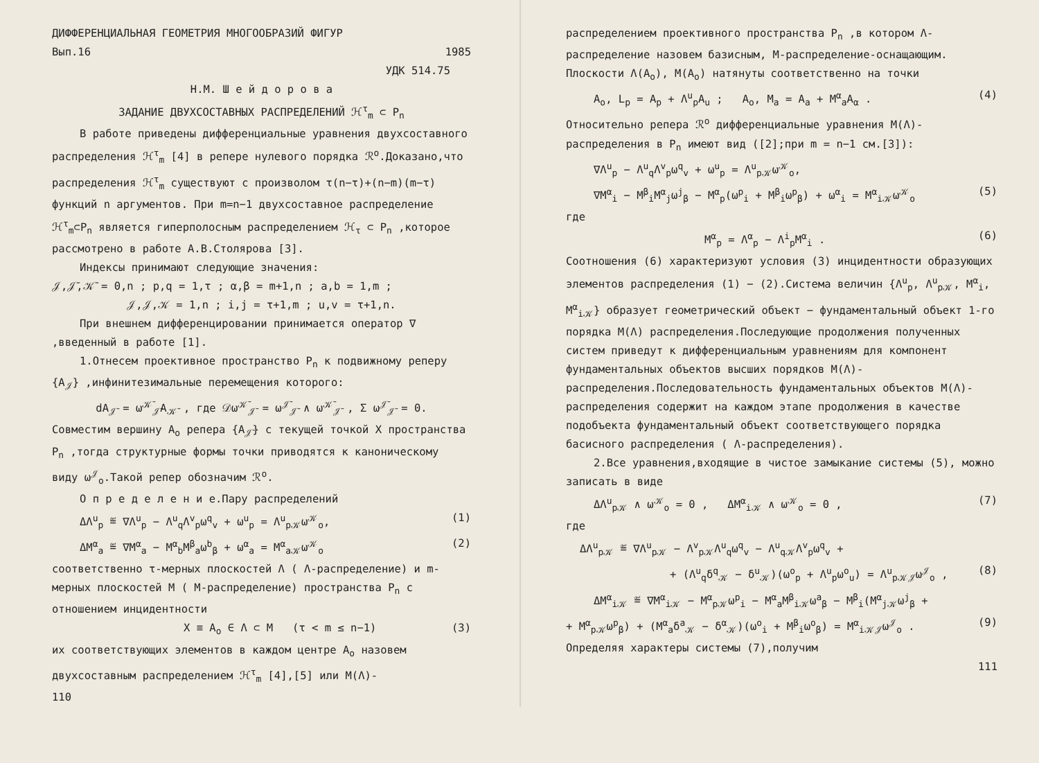ДИФФЕРЕНЦИАЛЬНАЯ ГЕОМЕТРИЯ МНОГООБРАЗИЙ ФИГУР
Вып.16 1985
УДК 514.75
Н.М. Ш е й д о р о в а
ЗАДАНИЕ ДВУХСОСТАВНЫХ РАСПРЕДЕЛЕНИЙ ℋ<sup>τ</sup><sub>m</sub> ⊂ P<sub>n</sub>
В работе приведены дифференциальные уравнения двухсоставного распределения ℋ<sup>τ</sup><sub>m</sub> [4] в репере нулевого порядка ℛ<sup>o</sup>.Доказано,что распределения ℋ<sup>τ</sup><sub>m</sub> существуют с произволом τ(n−τ)+(n−m)(m−τ) функций n аргументов. При m=n−1 двухсоставное распределение ℋ<sup>τ</sup><sub>m</sub>⊂P<sub>n</sub> является гиперполосным распределением ℋ<sub>τ</sub> ⊂ P<sub>n</sub> ,которое рассмотрено в работе А.В.Столярова [3].
Индексы принимают следующие значения:
𝒥,𝒥̄,𝒦̄ = 0,n ; p,q = 1,τ ; α,β = m+1,n ; a,b = 1,m ;
𝒥,𝒥,𝒦 = 1,n ; i,j = τ+1,m ; u,v = τ+1,n.
При внешнем дифференцировании принимается оператор ∇ ,введенный в работе [1].
1.Отнесем проективное пространство P<sub>n</sub> к подвижному реперу {A<sub>𝒥</sub>} ,инфинитезимальные перемещения которого:
dA<sub>𝒥̄</sub> = ω<sup>𝒦̄</sup><sub>𝒥̄</sub>A<sub>𝒦̄</sub> , где 𝒟ω<sup>𝒦̄</sup><sub>𝒥̄</sub> = ω<sup>𝒥̄</sup><sub>𝒥̄</sub> ∧ ω<sup>𝒦̄</sup><sub>𝒥̄</sub> , Σ ω<sup>𝒥̄</sup><sub>𝒥̄</sub> = 0.
Совместим вершину A<sub>o</sub> репера {A<sub>𝒥̄</sub>} с текущей точкой X пространства P<sub>n</sub> ,тогда структурные формы точки приводятся к каноническому виду ω<sup>𝒥</sup><sub>o</sub>.Такой репер обозначим ℛ<sup>o</sup>.
О п р е д е л е н и е.Пару распределений
ΔΛ<sup>u</sup><sub>p</sub> ≝ ∇Λ<sup>u</sup><sub>p</sub> − Λ<sup>u</sup><sub>q</sub>Λ<sup>v</sup><sub>p</sub>ω<sup>q</sup><sub>v</sub> + ω<sup>u</sup><sub>p</sub> = Λ<sup>u</sup><sub>p𝒦</sub>ω<sup>𝒦</sup><sub>o</sub>, (1)
ΔM<sup>α</sup><sub>a</sub> ≝ ∇M<sup>α</sup><sub>a</sub> − M<sup>α</sup><sub>b</sub>M<sup>β</sup><sub>a</sub>ω<sup>b</sup><sub>β</sub> + ω<sup>α</sup><sub>a</sub> = M<sup>α</sup><sub>a𝒦</sub>ω<sup>𝒦</sup><sub>o</sub> (2)
соответственно τ-мерных плоскостей Λ ( Λ-распределение) и m-мерных плоскостей M ( M-распределение) пространства P<sub>n</sub> с отношением инцидентности
X ≡ A<sub>o</sub> ∈ Λ ⊂ M (τ < m ≤ n−1) (3)
их соответствующих элементов в каждом центре A<sub>o</sub> назовем двухсоставным распределением ℋ<sup>τ</sup><sub>m</sub> [4],[5] или M(Λ)-
110
распределением проективного пространства P<sub>n</sub> ,в котором Λ-распределение назовем базисным, M-распределение-оснащающим.
Плоскости Λ(A<sub>o</sub>), M(A<sub>o</sub>) натянуты соответственно на точки
A<sub>o</sub>, L<sub>p</sub> = A<sub>p</sub> + Λ<sup>u</sup><sub>p</sub>A<sub>u</sub> ; A<sub>o</sub>, M<sub>a</sub> = A<sub>a</sub> + M<sup>α</sup><sub>a</sub>A<sub>α</sub> . (4)
Относительно репера ℛ<sup>o</sup> дифференциальные уравнения M(Λ)-распределения в P<sub>n</sub> имеют вид ([2];при m = n−1 см.[3]):
∇Λ<sup>u</sup><sub>p</sub> − Λ<sup>u</sup><sub>q</sub>Λ<sup>v</sup><sub>p</sub>ω<sup>q</sup><sub>v</sub> + ω<sup>u</sup><sub>p</sub> = Λ<sup>u</sup><sub>p𝒦</sub>ω<sup>𝒦</sup><sub>o</sub>,
∇M<sup>α</sup><sub>i</sub> − M<sup>β</sup><sub>i</sub>M<sup>α</sup><sub>j</sub>ω<sup>j</sup><sub>β</sub> − M<sup>α</sup><sub>p</sub>(ω<sup>p</sup><sub>i</sub> + M<sup>β</sup><sub>i</sub>ω<sup>p</sup><sub>β</sub>) + ω<sup>α</sup><sub>i</sub> = M<sup>α</sup><sub>i𝒦</sub>ω<sup>𝒦</sup><sub>o</sub> (5)
где
M<sup>α</sup><sub>p</sub> = Λ<sup>α</sup><sub>p</sub> − Λ<sup>i</sup><sub>p</sub>M<sup>α</sup><sub>i</sub> . (6)
Соотношения (6) характеризуют условия (3) инцидентности образующих элементов распределения (1) − (2).Система величин {Λ<sup>u</sup><sub>p</sub>, Λ<sup>u</sup><sub>p𝒦</sub>, M<sup>α</sup><sub>i</sub>, M<sup>α</sup><sub>i𝒦</sub>} образует геометрический объект − фундаментальный объект 1-го порядка M(Λ) распределения.Последующие продолжения полученных систем приведут к дифференциальным уравнениям для компонент фундаментальных объектов высших порядков M(Λ)-распределения.Последовательность фундаментальных объектов M(Λ)-распределения содержит на каждом этапе продолжения в качестве подобъекта фундаментальный объект соответствующего порядка басисного распределения ( Λ-распределения).
2.Все уравнения,входящие в чистое замыкание системы (5), можно записать в виде
ΔΛ<sup>u</sup><sub>p𝒦</sub> ∧ ω<sup>𝒦</sup><sub>o</sub> = 0 , ΔM<sup>α</sup><sub>i𝒦</sub> ∧ ω<sup>𝒦</sup><sub>o</sub> = 0 , (7)
где
ΔΛ<sup>u</sup><sub>p𝒦</sub> ≝ ∇Λ<sup>u</sup><sub>p𝒦</sub> − Λ<sup>v</sup><sub>p𝒦</sub>Λ<sup>u</sup><sub>q</sub>ω<sup>q</sup><sub>v</sub> − Λ<sup>u</sup><sub>q𝒦</sub>Λ<sup>v</sup><sub>p</sub>ω<sup>q</sup><sub>v</sub> +
+ (Λ<sup>u</sup><sub>q</sub>δ<sup>q</sup><sub>𝒦</sub> − δ<sup>u</sup><sub>𝒦</sub>)(ω<sup>o</sup><sub>p</sub> + Λ<sup>u</sup><sub>p</sub>ω<sup>o</sup><sub>u</sub>) = Λ<sup>u</sup><sub>p𝒦𝒥</sub>ω<sup>𝒥</sup><sub>o</sub> , (8)
ΔM<sup>α</sup><sub>i𝒦</sub> ≝ ∇M<sup>α</sup><sub>i𝒦</sub> − M<sup>α</sup><sub>p𝒦</sub>ω<sup>p</sup><sub>i</sub> − M<sup>α</sup><sub>a</sub>M<sup>β</sup><sub>i𝒦</sub>ω<sup>a</sup><sub>β</sub> − M<sup>β</sup><sub>i</sub>(M<sup>α</sup><sub>j𝒦</sub>ω<sup>j</sup><sub>β</sub> +
+ M<sup>α</sup><sub>p𝒦</sub>ω<sup>p</sup><sub>β</sub>) + (M<sup>α</sup><sub>a</sub>δ<sup>a</sup><sub>𝒦</sub> − δ<sup>α</sup><sub>𝒦</sub>)(ω<sup>o</sup><sub>i</sub> + M<sup>β</sup><sub>i</sub>ω<sup>o</sup><sub>β</sub>) = M<sup>α</sup><sub>i𝒦𝒥</sub>ω<sup>𝒥</sup><sub>o</sub> . (9)
Определяя характеры системы (7),получим
111